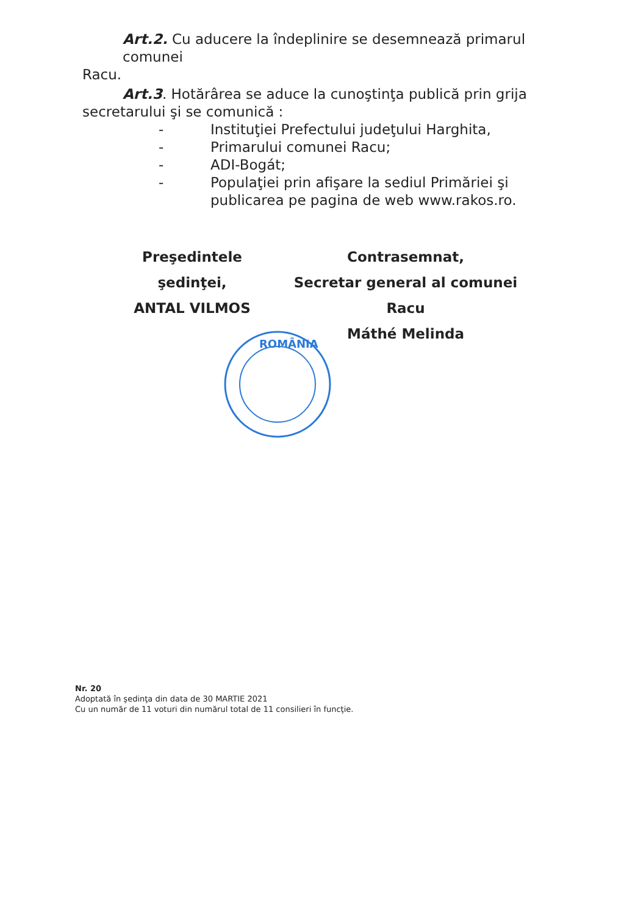Art.2. Cu aducere la îndeplinire se desemnează primarul comunei
Racu.
Art.3. Hotărârea se aduce la cunoştinţa publică prin grija
secretarului şi se comunică :
- Instituţiei Prefectului judeţului Harghita,
- Primarului comunei Racu;
- ADI-Bogát;
- Populaţiei prin afişare la sediul Primăriei şi
publicarea pe pagina de web www.rakos.ro.
Preşedintele şedinţei,
ANTAL VILMOS
Contrasemnat,
Secretar general al comunei Racu
Máthé Melinda
ROMÂNIA
Nr. 20
Adoptată în şedinţa din data de 30 MARTIE 2021
Cu un număr de 11 voturi din numărul total de 11 consilieri în funcţie.